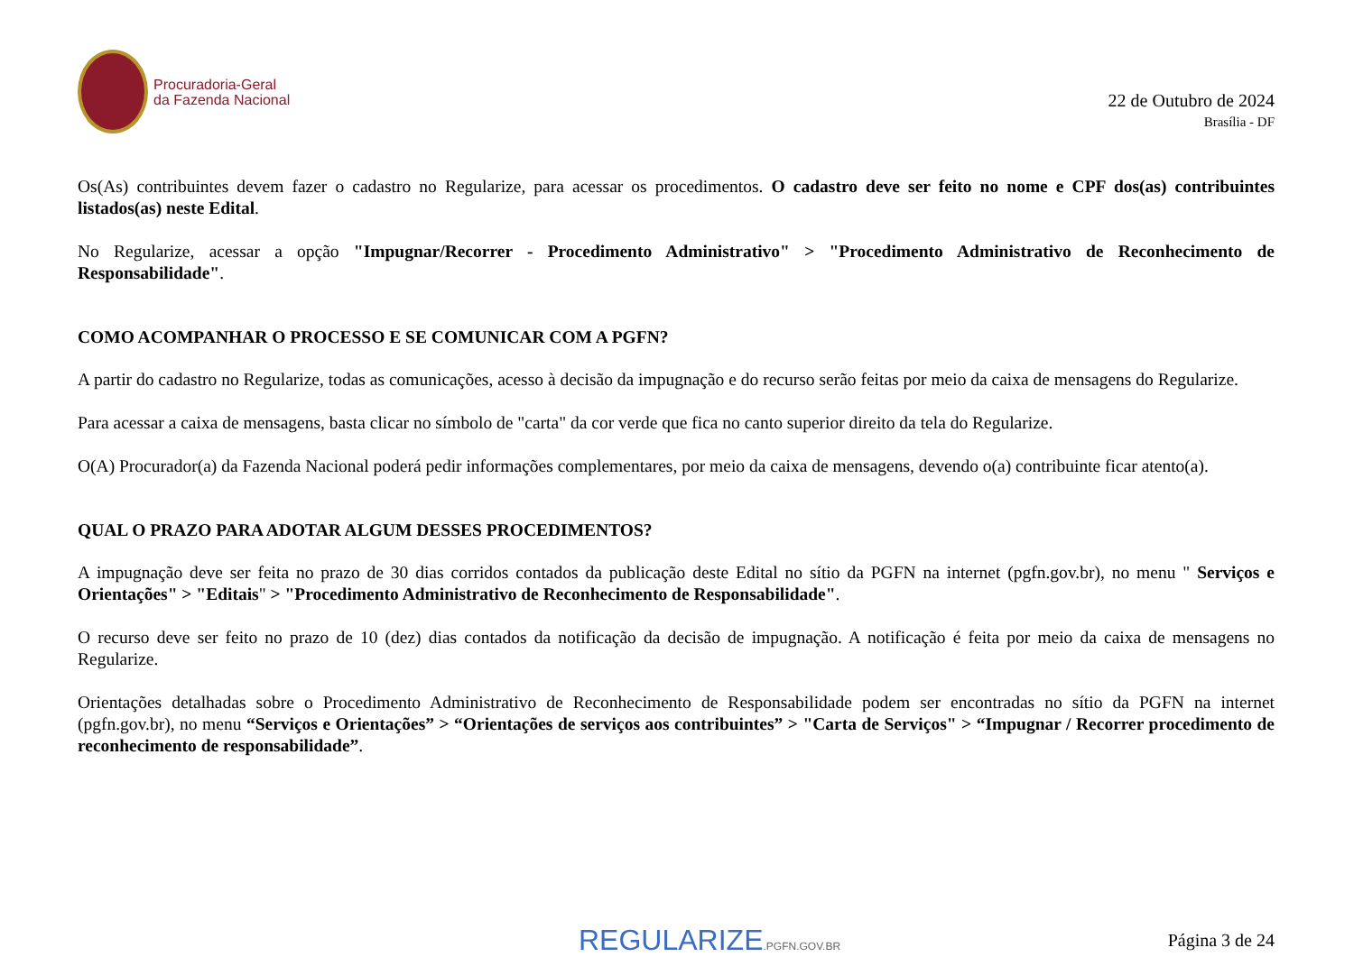Procuradoria-Geral
da Fazenda Nacional
22 de Outubro de 2024
Brasília - DF
Os(As) contribuintes devem fazer o cadastro no Regularize, para acessar os procedimentos. O cadastro deve ser feito no nome e CPF dos(as) contribuintes listados(as) neste Edital.
No Regularize, acessar a opção "Impugnar/Recorrer - Procedimento Administrativo" > "Procedimento Administrativo de Reconhecimento de Responsabilidade".
COMO ACOMPANHAR O PROCESSO E SE COMUNICAR COM A PGFN?
A partir do cadastro no Regularize, todas as comunicações, acesso à decisão da impugnação e do recurso serão feitas por meio da caixa de mensagens do Regularize.
Para acessar a caixa de mensagens, basta clicar no símbolo de "carta" da cor verde que fica no canto superior direito da tela do Regularize.
O(A) Procurador(a) da Fazenda Nacional poderá pedir informações complementares, por meio da caixa de mensagens, devendo o(a) contribuinte ficar atento(a).
QUAL O PRAZO PARA ADOTAR ALGUM DESSES PROCEDIMENTOS?
A impugnação deve ser feita no prazo de 30 dias corridos contados da publicação deste Edital no sítio da PGFN na internet (pgfn.gov.br), no menu " Serviços e Orientações" > "Editais" > "Procedimento Administrativo de Reconhecimento de Responsabilidade".
O recurso deve ser feito no prazo de 10 (dez) dias contados da notificação da decisão de impugnação. A notificação é feita por meio da caixa de mensagens no Regularize.
Orientações detalhadas sobre o Procedimento Administrativo de Reconhecimento de Responsabilidade podem ser encontradas no sítio da PGFN na internet (pgfn.gov.br), no menu “Serviços e Orientações” > “Orientações de serviços aos contribuintes” > "Carta de Serviços" > “Impugnar / Recorrer procedimento de reconhecimento de responsabilidade”.
REGULARIZE.PGFN.GOV.BR
Página 3 de 24